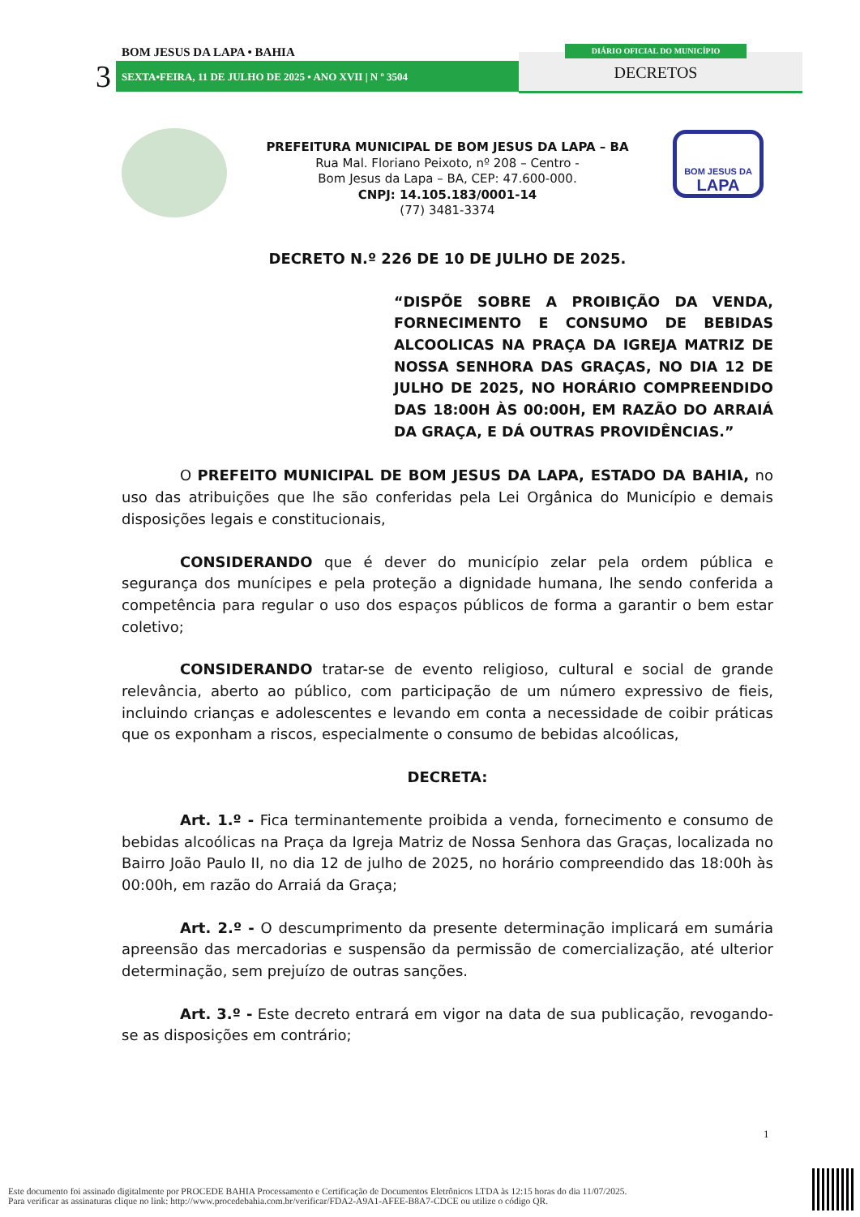3
BOM JESUS DA LAPA • BAHIA
SEXTA•FEIRA, 11 DE JULHO DE 2025 • ANO XVII | N º 3504
DIÁRIO OFICIAL DO MUNICÍPIO
DECRETOS
BOM JESUS DA
LAPA
PREFEITURA MUNICIPAL DE BOM JESUS DA LAPA – BA
Rua Mal. Floriano Peixoto, nº 208 – Centro -
Bom Jesus da Lapa – BA, CEP: 47.600-000.
CNPJ: 14.105.183/0001-14
(77) 3481-3374
DECRETO N.º 226 DE 10 DE JULHO DE 2025.
“DISPÕE SOBRE A PROIBIÇÃO DA VENDA, FORNECIMENTO E CONSUMO DE BEBIDAS ALCOOLICAS NA PRAÇA DA IGREJA MATRIZ DE NOSSA SENHORA DAS GRAÇAS, NO DIA 12 DE JULHO DE 2025, NO HORÁRIO COMPREENDIDO DAS 18:00H ÀS 00:00H, EM RAZÃO DO ARRAIÁ DA GRAÇA, E DÁ OUTRAS PROVIDÊNCIAS.”
O PREFEITO MUNICIPAL DE BOM JESUS DA LAPA, ESTADO DA BAHIA, no uso das atribuições que lhe são conferidas pela Lei Orgânica do Município e demais disposições legais e constitucionais,
CONSIDERANDO que é dever do município zelar pela ordem pública e segurança dos munícipes e pela proteção a dignidade humana, lhe sendo conferida a competência para regular o uso dos espaços públicos de forma a garantir o bem estar coletivo;
CONSIDERANDO tratar-se de evento religioso, cultural e social de grande relevância, aberto ao público, com participação de um número expressivo de fieis, incluindo crianças e adolescentes e levando em conta a necessidade de coibir práticas que os exponham a riscos, especialmente o consumo de bebidas alcoólicas,
DECRETA:
Art. 1.º - Fica terminantemente proibida a venda, fornecimento e consumo de bebidas alcoólicas na Praça da Igreja Matriz de Nossa Senhora das Graças, localizada no Bairro João Paulo II, no dia 12 de julho de 2025, no horário compreendido das 18:00h às 00:00h, em razão do Arraiá da Graça;
Art. 2.º - O descumprimento da presente determinação implicará em sumária apreensão das mercadorias e suspensão da permissão de comercialização, até ulterior determinação, sem prejuízo de outras sanções.
Art. 3.º - Este decreto entrará em vigor na data de sua publicação, revogando-se as disposições em contrário;
1
Este documento foi assinado digitalmente por PROCEDE BAHIA Processamento e Certificação de Documentos Eletrônicos LTDA às 12:15 horas do dia 11/07/2025.
Para verificar as assinaturas clique no link: http://www.procedebahia.com.br/verificar/FDA2-A9A1-AFEE-B8A7-CDCE ou utilize o código QR.